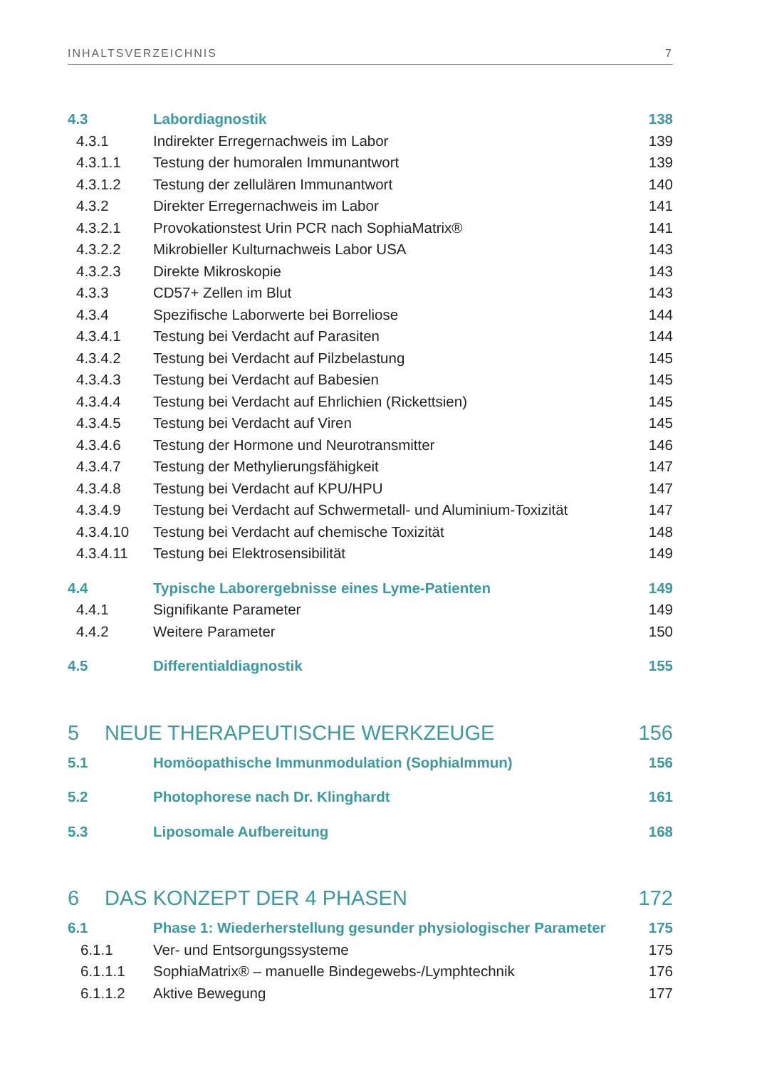INHALTSVERZEICHNIS 7
4.3 Labordiagnostik 138
4.3.1 Indirekter Erregernachweis im Labor 139
4.3.1.1 Testung der humoralen Immunantwort 139
4.3.1.2 Testung der zellulären Immunantwort 140
4.3.2 Direkter Erregernachweis im Labor 141
4.3.2.1 Provokationstest Urin PCR nach SophiaMatrix® 141
4.3.2.2 Mikrobieller Kulturnachweis Labor USA 143
4.3.2.3 Direkte Mikroskopie 143
4.3.3 CD57+ Zellen im Blut 143
4.3.4 Spezifische Laborwerte bei Borreliose 144
4.3.4.1 Testung bei Verdacht auf Parasiten 144
4.3.4.2 Testung bei Verdacht auf Pilzbelastung 145
4.3.4.3 Testung bei Verdacht auf Babesien 145
4.3.4.4 Testung bei Verdacht auf Ehrlichien (Rickettsien) 145
4.3.4.5 Testung bei Verdacht auf Viren 145
4.3.4.6 Testung der Hormone und Neurotransmitter 146
4.3.4.7 Testung der Methylierungsfähigkeit 147
4.3.4.8 Testung bei Verdacht auf KPU/HPU 147
4.3.4.9 Testung bei Verdacht auf Schwermetall- und Aluminium-Toxizität 147
4.3.4.10 Testung bei Verdacht auf chemische Toxizität 148
4.3.4.11 Testung bei Elektrosensibilität 149
4.4 Typische Laborergebnisse eines Lyme-Patienten 149
4.4.1 Signifikante Parameter 149
4.4.2 Weitere Parameter 150
4.5 Differentialdiagnostik 155
5 NEUE THERAPEUTISCHE WERKZEUGE 156
5.1 Homöopathische Immunmodulation (SophiaImmun) 156
5.2 Photophorese nach Dr. Klinghardt 161
5.3 Liposomale Aufbereitung 168
6 DAS KONZEPT DER 4 PHASEN 172
6.1 Phase 1: Wiederherstellung gesunder physiologischer Parameter 175
6.1.1 Ver- und Entsorgungssysteme 175
6.1.1.1 SophiaMatrix® – manuelle Bindegewebs-/Lymphtechnik 176
6.1.1.2 Aktive Bewegung 177